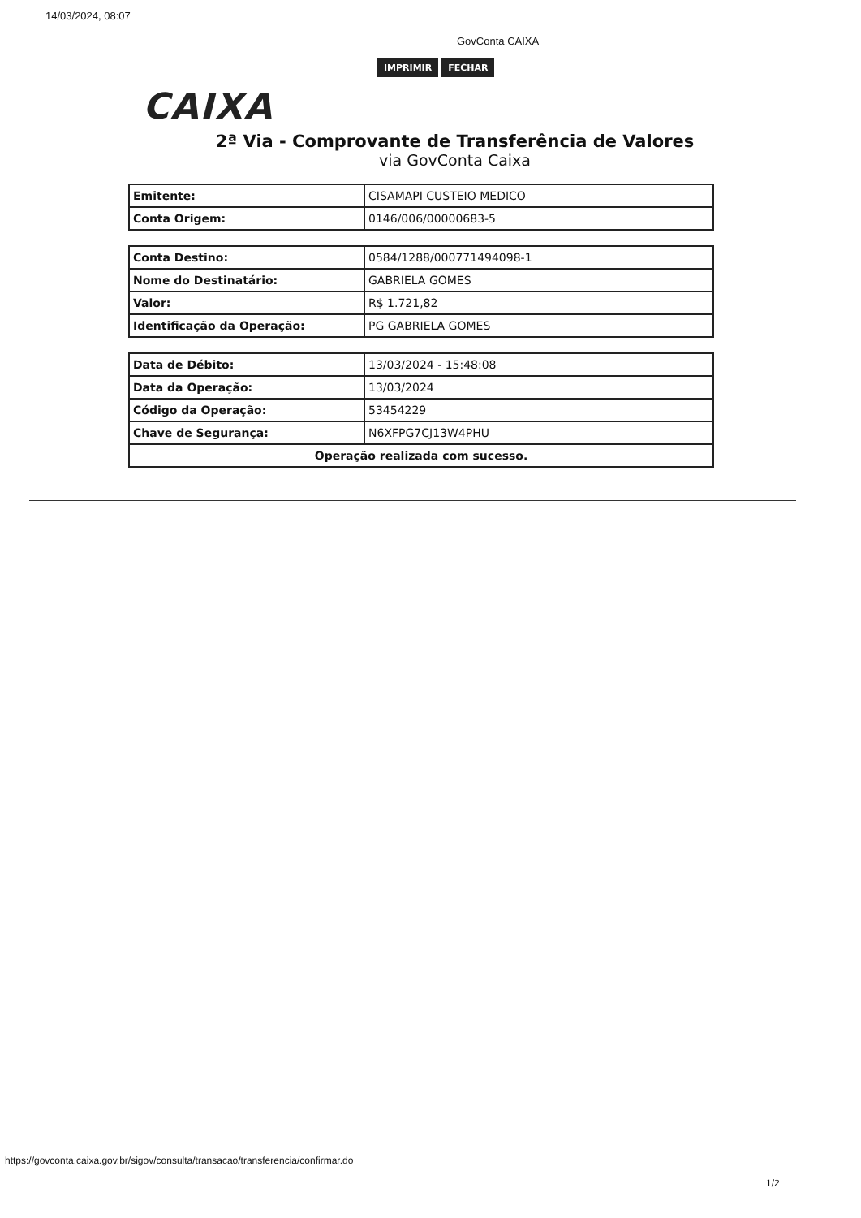14/03/2024, 08:07
GovConta CAIXA
IMPRIMIR FECHAR
CAIXA
2ª Via - Comprovante de Transferência de Valores
via GovConta Caixa
| Emitente: | CISAMAPI CUSTEIO MEDICO |
| Conta Origem: | 0146/006/00000683-5 |
| Conta Destino: | 0584/1288/000771494098-1 |
| Nome do Destinatário: | GABRIELA GOMES |
| Valor: | R$ 1.721,82 |
| Identificação da Operação: | PG GABRIELA GOMES |
| Data de Débito: | 13/03/2024 - 15:48:08 |
| Data da Operação: | 13/03/2024 |
| Código da Operação: | 53454229 |
| Chave de Segurança: | N6XFPG7CJ13W4PHU |
| Operação realizada com sucesso. | |
https://govconta.caixa.gov.br/sigov/consulta/transacao/transferencia/confirmar.do
1/2